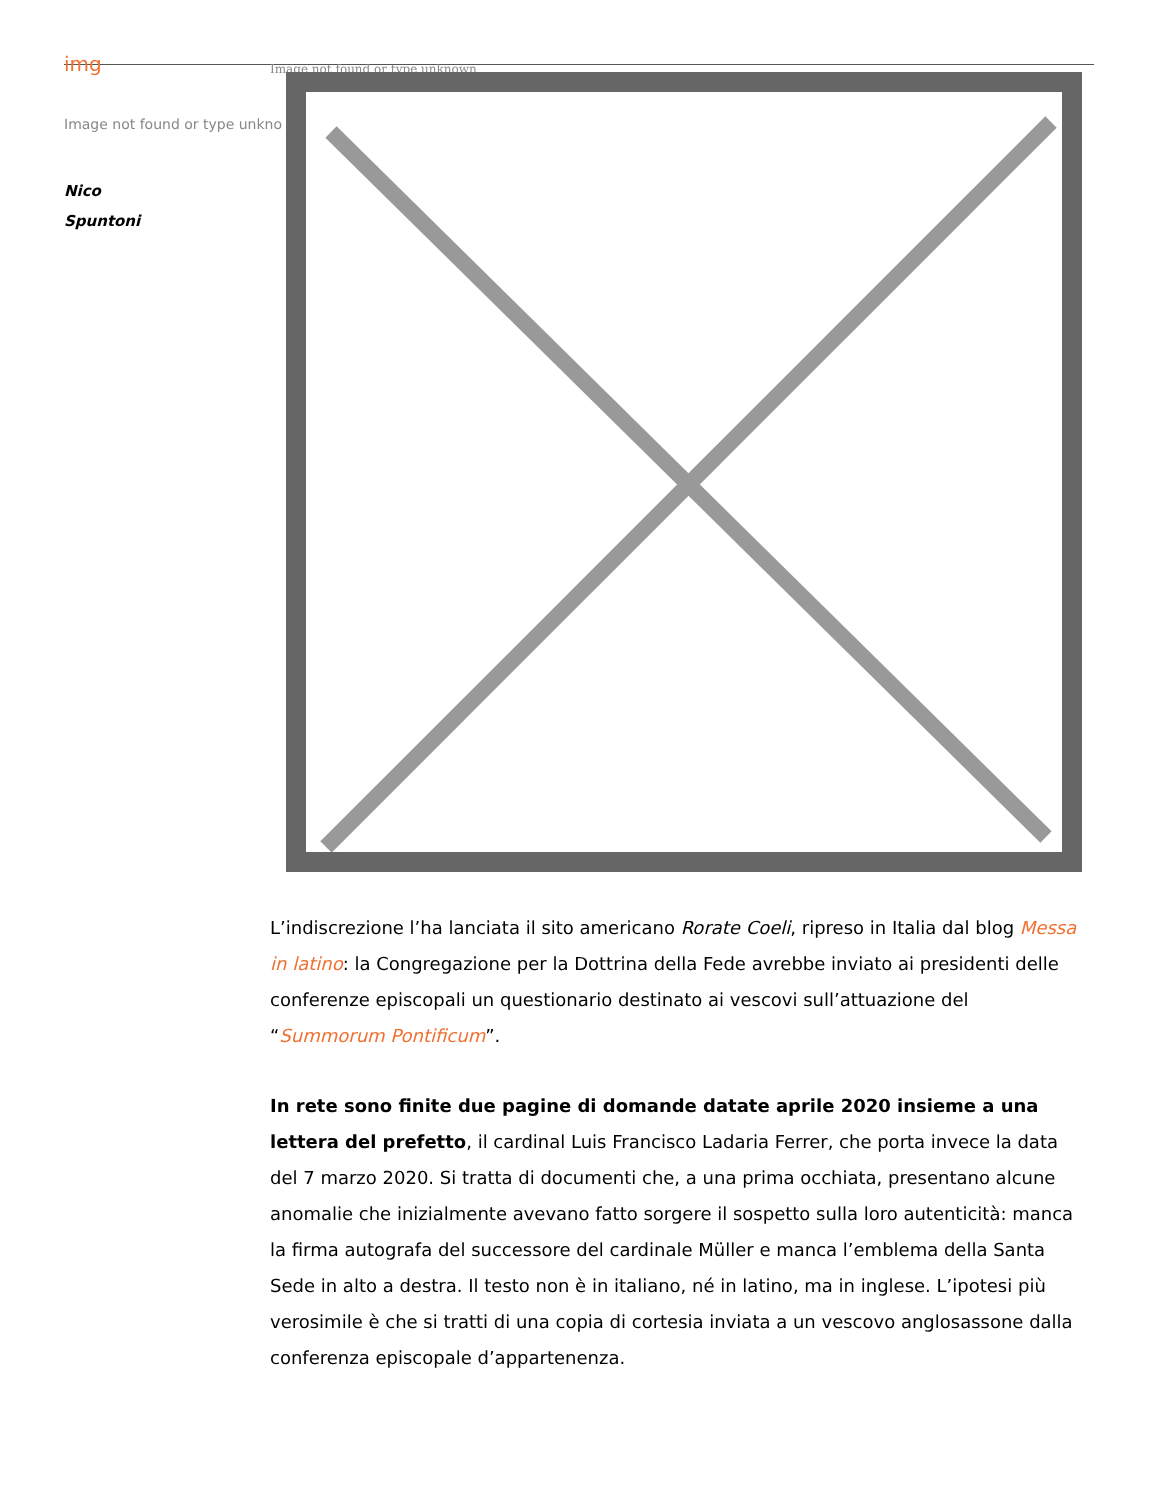img
Image not found or type unkno
Nico
Spuntoni
Image not found or type unknown
L’indiscrezione l’ha lanciata il sito americano Rorate Coeli, ripreso in Italia dal blog Messa in latino: la Congregazione per la Dottrina della Fede avrebbe inviato ai presidenti delle conferenze episcopali un questionario destinato ai vescovi sull’attuazione del “Summorum Pontificum”.
In rete sono finite due pagine di domande datate aprile 2020 insieme a una lettera del prefetto, il cardinal Luis Francisco Ladaria Ferrer, che porta invece la data del 7 marzo 2020. Si tratta di documenti che, a una prima occhiata, presentano alcune anomalie che inizialmente avevano fatto sorgere il sospetto sulla loro autenticità: manca la firma autografa del successore del cardinale Müller e manca l’emblema della Santa Sede in alto a destra. Il testo non è in italiano, né in latino, ma in inglese. L’ipotesi più verosimile è che si tratti di una copia di cortesia inviata a un vescovo anglosassone dalla conferenza episcopale d’appartenenza.